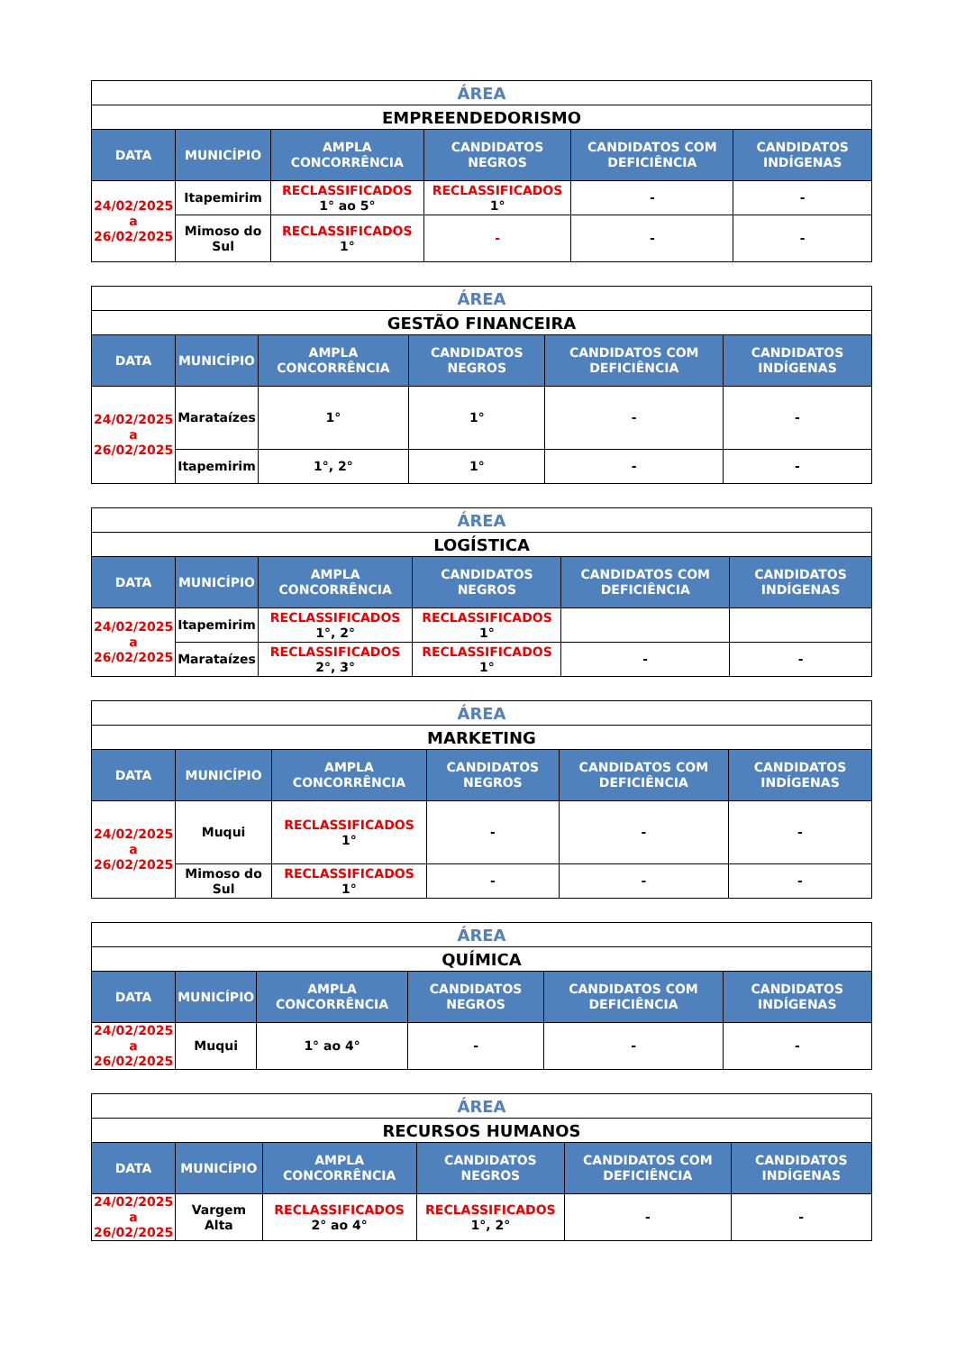| ÁREA | | | | | |
| EMPREENDEDORISMO | | | | | |
| DATA | MUNICÍPIO | AMPLA CONCORRÊNCIA | CANDIDATOS NEGROS | CANDIDATOS COM DEFICIÊNCIA | CANDIDATOS INDÍGENAS |
| 24/02/2025 a 26/02/2025 | Itapemirim | RECLASSIFICADOS 1° ao 5° | RECLASSIFICADOS 1° | - | - |
| | Mimoso do Sul | RECLASSIFICADOS 1° | - | - | - |
| ÁREA | | | | | |
| GESTÃO FINANCEIRA | | | | | |
| DATA | MUNICÍPIO | AMPLA CONCORRÊNCIA | CANDIDATOS NEGROS | CANDIDATOS COM DEFICIÊNCIA | CANDIDATOS INDÍGENAS |
| 24/02/2025 a 26/02/2025 | Marataízes | 1° | 1° | - | - |
| | Itapemirim | 1°, 2° | 1° | - | - |
| ÁREA | | | | | |
| LOGÍSTICA | | | | | |
| DATA | MUNICÍPIO | AMPLA CONCORRÊNCIA | CANDIDATOS NEGROS | CANDIDATOS COM DEFICIÊNCIA | CANDIDATOS INDÍGENAS |
| 24/02/2025 a 26/02/2025 | Itapemirim | RECLASSIFICADOS 1°, 2° | RECLASSIFICADOS 1° | | |
| | Marataízes | RECLASSIFICADOS 2°, 3° | RECLASSIFICADOS 1° | - | - |
| ÁREA | | | | | |
| MARKETING | | | | | |
| DATA | MUNICÍPIO | AMPLA CONCORRÊNCIA | CANDIDATOS NEGROS | CANDIDATOS COM DEFICIÊNCIA | CANDIDATOS INDÍGENAS |
| 24/02/2025 a 26/02/2025 | Muqui | RECLASSIFICADOS 1° | - | - | - |
| | Mimoso do Sul | RECLASSIFICADOS 1° | - | - | - |
| ÁREA | | | | | |
| QUÍMICA | | | | | |
| DATA | MUNICÍPIO | AMPLA CONCORRÊNCIA | CANDIDATOS NEGROS | CANDIDATOS COM DEFICIÊNCIA | CANDIDATOS INDÍGENAS |
| 24/02/2025 a 26/02/2025 | Muqui | 1° ao 4° | - | - | - |
| ÁREA | | | | | |
| RECURSOS HUMANOS | | | | | |
| DATA | MUNICÍPIO | AMPLA CONCORRÊNCIA | CANDIDATOS NEGROS | CANDIDATOS COM DEFICIÊNCIA | CANDIDATOS INDÍGENAS |
| 24/02/2025 a 26/02/2025 | Vargem Alta | RECLASSIFICADOS 2° ao 4° | RECLASSIFICADOS 1°, 2° | - | - |